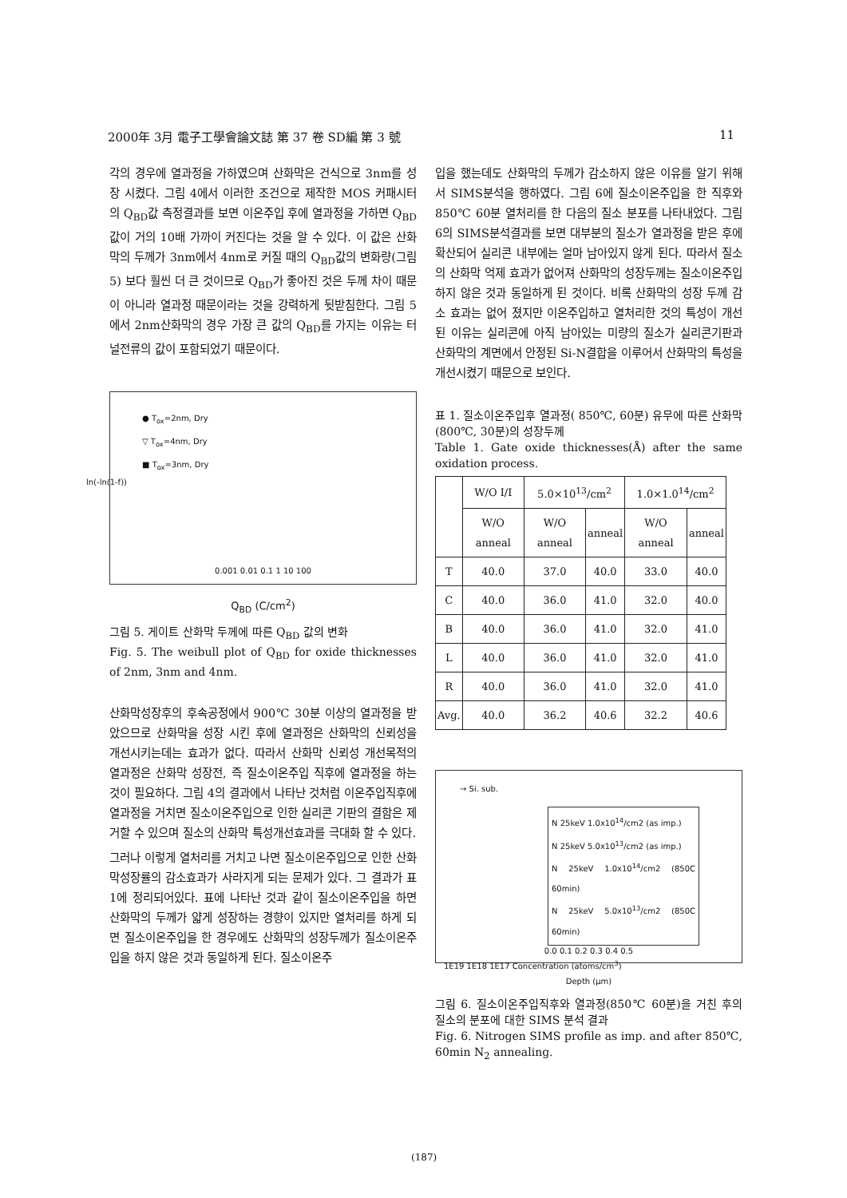2000年 3月 電子工學會論文誌 第 37 卷 SD編 第 3 號 11
각의 경우에 열과정을 가하였으며 산화막은 건식으로 3nm를 성장 시켰다. 그림 4에서 이러한 조건으로 제작한 MOS 커패시터의 Q<sub>BD</sub>값 측정결과를 보면 이온주입 후에 열과정을 가하면 Q<sub>BD</sub> 값이 거의 10배 가까이 커진다는 것을 알 수 있다. 이 값은 산화막의 두께가 3nm에서 4nm로 커질 때의 Q<sub>BD</sub>값의 변화량(그림 5) 보다 훨씬 더 큰 것이므로 Q<sub>BD</sub>가 좋아진 것은 두께 차이 때문이 아니라 열과정 때문이라는 것을 강력하게 뒷받침한다. 그림 5에서 2nm산화막의 경우 가장 큰 값의 Q<sub>BD</sub>를 가지는 이유는 터널전류의 값이 포함되었기 때문이다.
● T<sub>ox</sub>=2nm, Dry
▽ T<sub>ox</sub>=4nm, Dry
■ T<sub>ox</sub>=3nm, Dry
0.001 0.01 0.1 1 10 100
ln(-ln(1-f))
Q<sub>BD</sub> (C/cm<sup>2</sup>)
그림 5. 게이트 산화막 두께에 따른 Q<sub>BD</sub> 값의 변화
Fig. 5. The weibull plot of Q<sub>BD</sub> for oxide thicknesses of 2nm, 3nm and 4nm.
산화막성장후의 후속공정에서 900℃ 30분 이상의 열과정을 받았으므로 산화막을 성장 시킨 후에 열과정은 산화막의 신뢰성을 개선시키는데는 효과가 없다. 따라서 산화막 신뢰성 개선목적의 열과정은 산화막 성장전, 즉 질소이온주입 직후에 열과정을 하는 것이 필요하다. 그림 4의 결과에서 나타난 것처럼 이온주입직후에 열과정을 거치면 질소이온주입으로 인한 실리콘 기판의 결함은 제거할 수 있으며 질소의 산화막 특성개선효과를 극대화 할 수 있다.
그러나 이렇게 열처리를 거치고 나면 질소이온주입으로 인한 산화막성장률의 감소효과가 사라지게 되는 문제가 있다. 그 결과가 표 1에 정리되어있다. 표에 나타난 것과 같이 질소이온주입을 하면 산화막의 두께가 얇게 성장하는 경향이 있지만 열처리를 하게 되면 질소이온주입을 한 경우에도 산화막의 성장두께가 질소이온주입을 하지 않은 것과 동일하게 된다. 질소이온주
입을 했는데도 산화막의 두께가 감소하지 않은 이유를 알기 위해서 SIMS분석을 행하였다. 그림 6에 질소이온주입을 한 직후와 850℃ 60분 열처리를 한 다음의 질소 분포를 나타내었다. 그림6의 SIMS분석결과를 보면 대부분의 질소가 열과정을 받은 후에 확산되어 실리콘 내부에는 얼마 남아있지 않게 된다. 따라서 질소의 산화막 억제 효과가 없어져 산화막의 성장두께는 질소이온주입하지 않은 것과 동일하게 된 것이다. 비록 산화막의 성장 두께 감소 효과는 없어 졌지만 이온주입하고 열처리한 것의 특성이 개선된 이유는 실리콘에 아직 남아있는 미량의 질소가 실리콘기판과 산화막의 계면에서 안정된 Si-N결합을 이루어서 산화막의 특성을 개선시켰기 때문으로 보인다.
표 1. 질소이온주입후 열과정( 850℃, 60분) 유무에 따른 산화막(800℃, 30분)의 성장두께
Table 1. Gate oxide thicknesses(Å) after the same oxidation process.
| | W/O I/I | 5.0×10<sup>13</sup>/cm<sup>2</sup> | | 1.0×1.0<sup>14</sup>/cm<sup>2</sup> | |
| --- | --- | --- | --- | --- | --- |
| | W/O anneal | W/O anneal | anneal | W/O anneal | anneal |
| T | 40.0 | 37.0 | 40.0 | 33.0 | 40.0 |
| C | 40.0 | 36.0 | 41.0 | 32.0 | 40.0 |
| B | 40.0 | 36.0 | 41.0 | 32.0 | 41.0 |
| L | 40.0 | 36.0 | 41.0 | 32.0 | 41.0 |
| R | 40.0 | 36.0 | 41.0 | 32.0 | 41.0 |
| Avg. | 40.0 | 36.2 | 40.6 | 32.2 | 40.6 |
→ Si. sub.
N 25keV 1.0x10<sup>14</sup>/cm2 (as imp.)
N 25keV 5.0x10<sup>13</sup>/cm2 (as imp.)
N 25keV 1.0x10<sup>14</sup>/cm2 (850C 60min)
N 25keV 5.0x10<sup>13</sup>/cm2 (850C 60min)
1E19 1E18 1E17 Concentration (atoms/cm<sup>3</sup>)
0.0 0.1 0.2 0.3 0.4 0.5
Depth (μm)
그림 6. 질소이온주입직후와 열과정(850℃ 60분)을 거친 후의 질소의 분포에 대한 SIMS 분석 결과
Fig. 6. Nitrogen SIMS profile as imp. and after 850℃, 60min N<sub>2</sub> annealing.
(187)